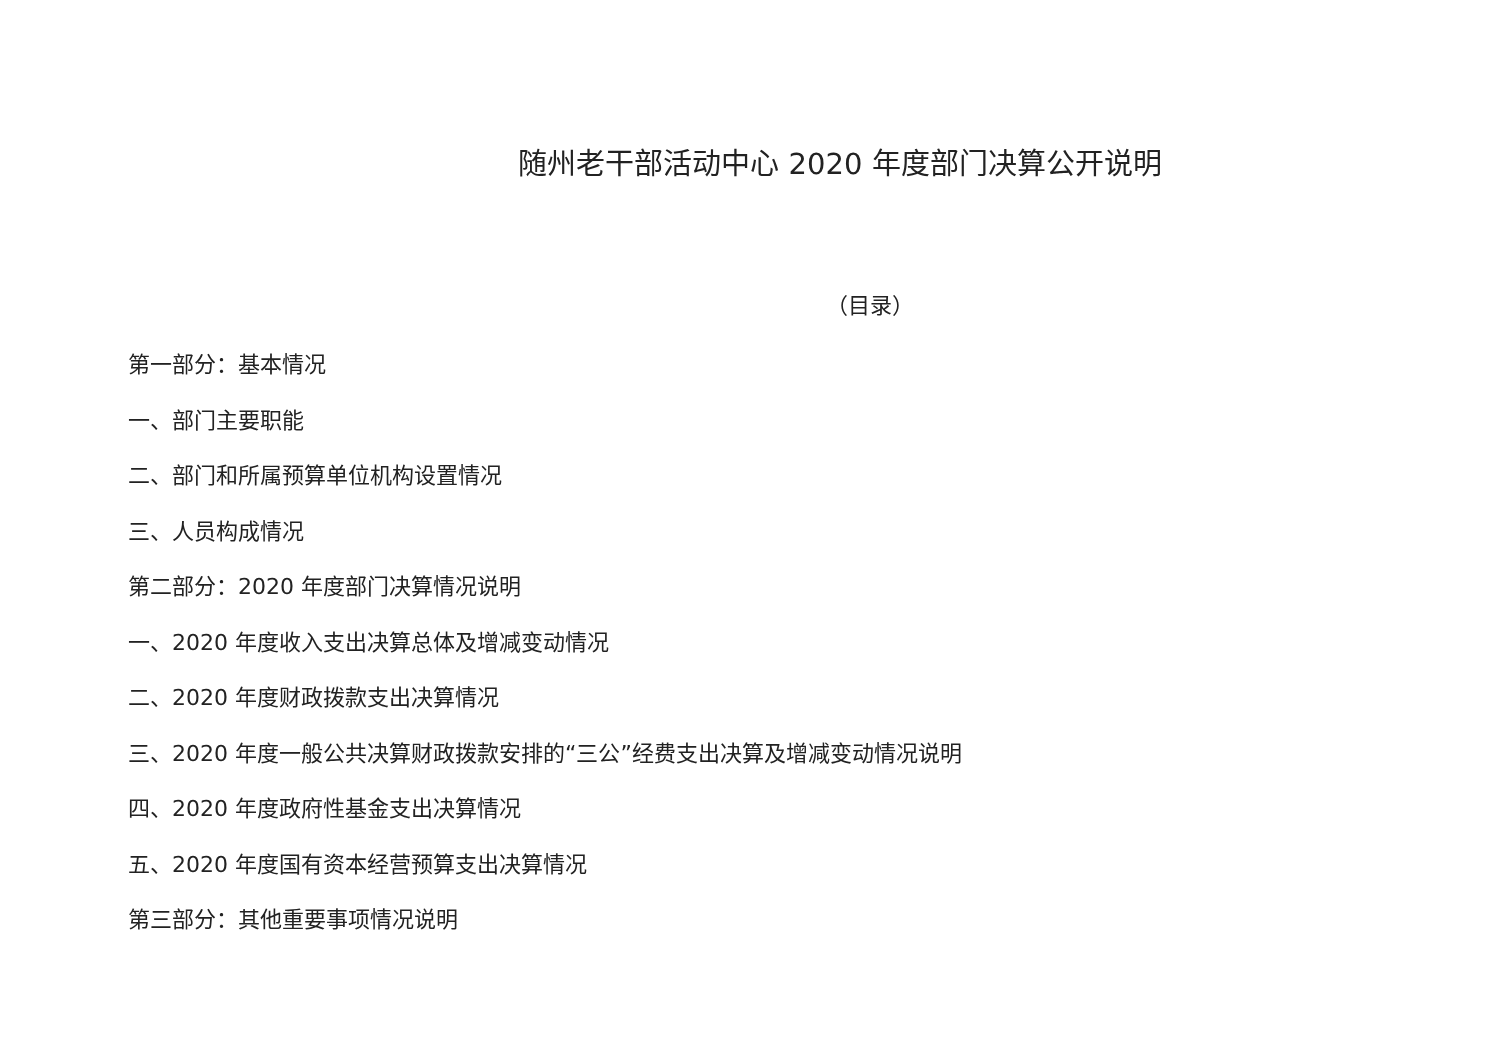随州老干部活动中心 2020 年度部门决算公开说明
（目录）
第一部分：基本情况
一、部门主要职能
二、部门和所属预算单位机构设置情况
三、人员构成情况
第二部分：2020 年度部门决算情况说明
一、2020 年度收入支出决算总体及增减变动情况
二、2020 年度财政拨款支出决算情况
三、2020 年度一般公共决算财政拨款安排的“三公”经费支出决算及增减变动情况说明
四、2020 年度政府性基金支出决算情况
五、2020 年度国有资本经营预算支出决算情况
第三部分：其他重要事项情况说明